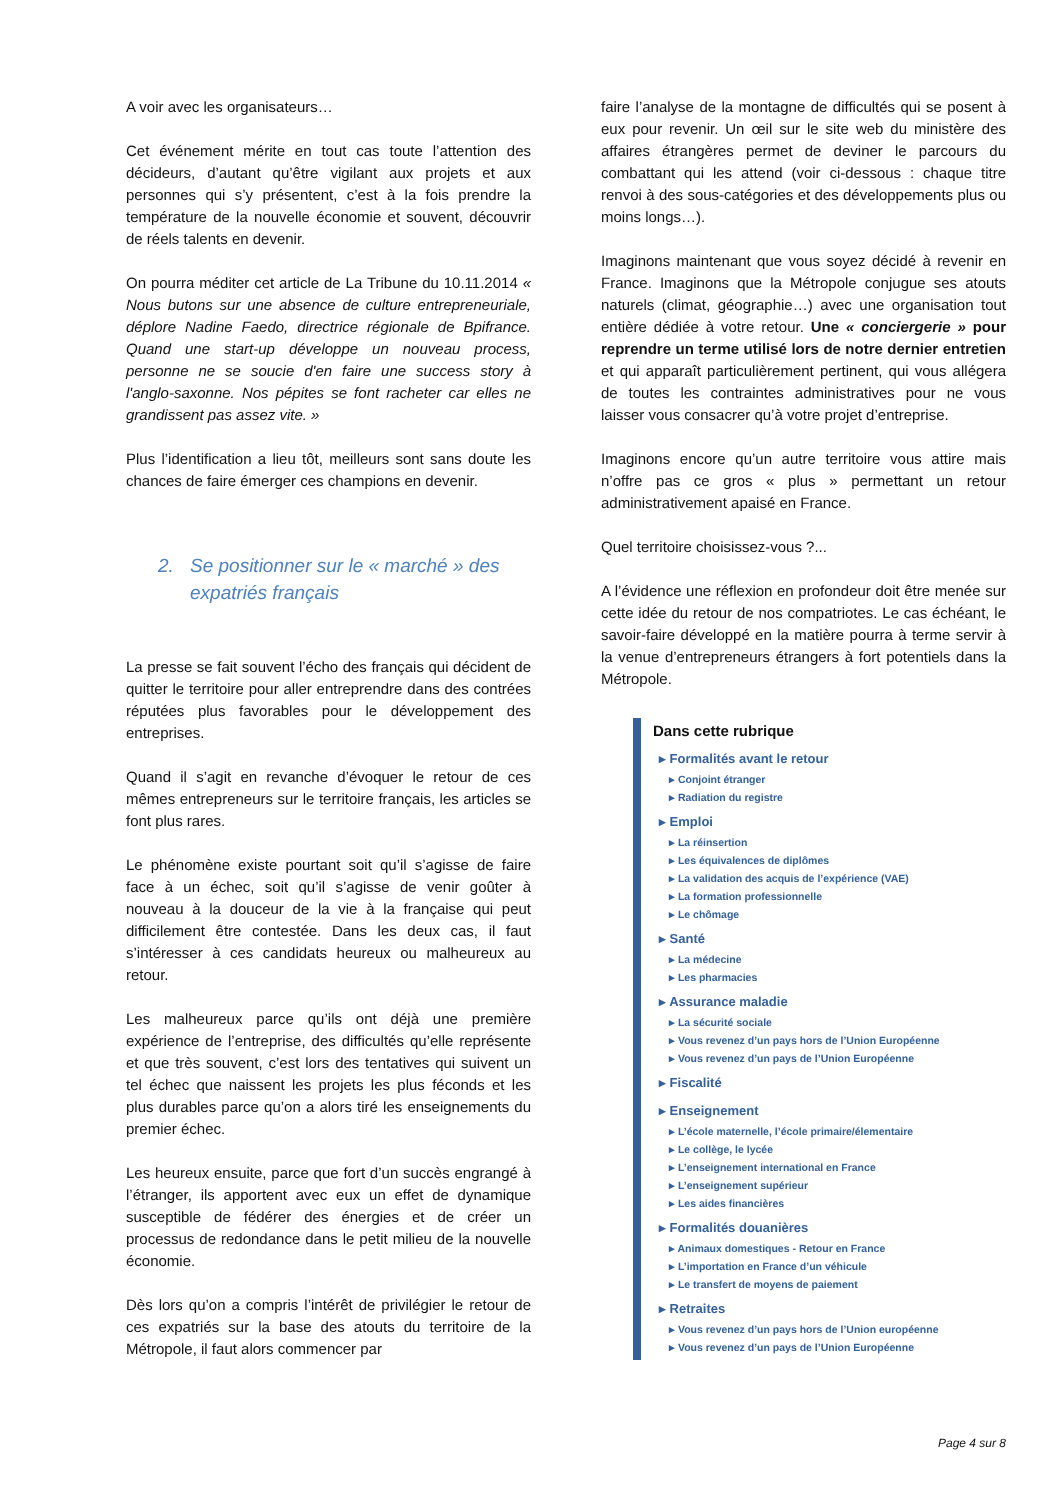A voir avec les organisateurs…
Cet événement mérite en tout cas toute l’attention des décideurs, d’autant qu’être vigilant aux projets et aux personnes qui s’y présentent, c’est à la fois prendre la température de la nouvelle économie et souvent, découvrir de réels talents en devenir.
On pourra méditer cet article de La Tribune du 10.11.2014 « Nous butons sur une absence de culture entrepreneuriale, déplore Nadine Faedo, directrice régionale de Bpifrance. Quand une start-up développe un nouveau process, personne ne se soucie d'en faire une success story à l'anglo-saxonne. Nos pépites se font racheter car elles ne grandissent pas assez vite. »
Plus l’identification a lieu tôt, meilleurs sont sans doute les chances de faire émerger ces champions en devenir.
2. Se positionner sur le « marché » des expatriés français
La presse se fait souvent l’écho des français qui décident de quitter le territoire pour aller entreprendre dans des contrées réputées plus favorables pour le développement des entreprises.
Quand il s’agit en revanche d’évoquer le retour de ces mêmes entrepreneurs sur le territoire français, les articles se font plus rares.
Le phénomène existe pourtant soit qu’il s’agisse de faire face à un échec, soit qu’il s’agisse de venir goûter à nouveau à la douceur de la vie à la française qui peut difficilement être contestée. Dans les deux cas, il faut s’intéresser à ces candidats heureux ou malheureux au retour.
Les malheureux parce qu’ils ont déjà une première expérience de l’entreprise, des difficultés qu’elle représente et que très souvent, c’est lors des tentatives qui suivent un tel échec que naissent les projets les plus féconds et les plus durables parce qu’on a alors tiré les enseignements du premier échec.
Les heureux ensuite, parce que fort d’un succès engrangé à l’étranger, ils apportent avec eux un effet de dynamique susceptible de fédérer des énergies et de créer un processus de redondance dans le petit milieu de la nouvelle économie.
Dès lors qu’on a compris l’intérêt de privilégier le retour de ces expatriés sur la base des atouts du territoire de la Métropole, il faut alors commencer par
faire l’analyse de la montagne de difficultés qui se posent à eux pour revenir. Un œil sur le site web du ministère des affaires étrangères permet de deviner le parcours du combattant qui les attend (voir ci-dessous : chaque titre renvoi à des sous-catégories et des développements plus ou moins longs…).
Imaginons maintenant que vous soyez décidé à revenir en France. Imaginons que la Métropole conjugue ses atouts naturels (climat, géographie…) avec une organisation tout entière dédiée à votre retour. Une « conciergerie » pour reprendre un terme utilisé lors de notre dernier entretien et qui apparaît particulièrement pertinent, qui vous allégera de toutes les contraintes administratives pour ne vous laisser vous consacrer qu’à votre projet d’entreprise.
Imaginons encore qu’un autre territoire vous attire mais n’offre pas ce gros « plus » permettant un retour administrativement apaisé en France.
Quel territoire choisissez-vous ?...
A l’évidence une réflexion en profondeur doit être menée sur cette idée du retour de nos compatriotes. Le cas échéant, le savoir-faire développé en la matière pourra à terme servir à la venue d’entrepreneurs étrangers à fort potentiels dans la Métropole.
Dans cette rubrique
▸ Formalités avant le retour
▸ Conjoint étranger
▸ Radiation du registre
▸ Emploi
▸ La réinsertion
▸ Les équivalences de diplômes
▸ La validation des acquis de l’expérience (VAE)
▸ La formation professionnelle
▸ Le chômage
▸ Santé
▸ La médecine
▸ Les pharmacies
▸ Assurance maladie
▸ La sécurité sociale
▸ Vous revenez d’un pays hors de l’Union Européenne
▸ Vous revenez d’un pays de l’Union Européenne
▸ Fiscalité
▸ Enseignement
▸ L’école maternelle, l’école primaire/élementaire
▸ Le collège, le lycée
▸ L’enseignement international en France
▸ L’enseignement supérieur
▸ Les aides financières
▸ Formalités douanières
▸ Animaux domestiques - Retour en France
▸ L’importation en France d’un véhicule
▸ Le transfert de moyens de paiement
▸ Retraites
▸ Vous revenez d’un pays hors de l’Union européenne
▸ Vous revenez d’un pays de l’Union Européenne
Page 4 sur 8